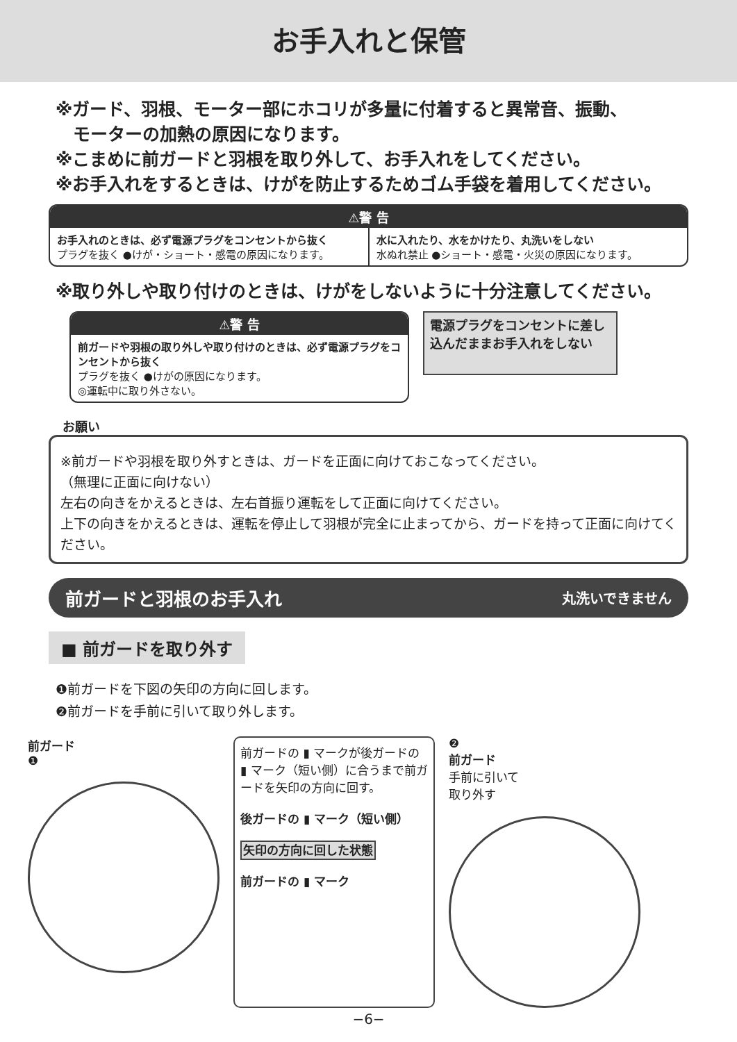お手入れと保管
※ガード、羽根、モーター部にホコリが多量に付着すると異常音、振動、
　モーターの加熱の原因になります。
※こまめに前ガードと羽根を取り外して、お手入れをしてください。
※お手入れをするときは、けがを防止するためゴム手袋を着用してください。
⚠警 告
お手入れのときは、必ず電源プラグをコンセントから抜く
プラグを抜く ●けが・ショート・感電の原因になります。
水に入れたり、水をかけたり、丸洗いをしない
水ぬれ禁止 ●ショート・感電・火災の原因になります。
※取り外しや取り付けのときは、けがをしないように十分注意してください。
⚠警 告
前ガードや羽根の取り外しや取り付けのときは、必ず電源プラグをコンセントから抜く
プラグを抜く ●けがの原因になります。
◎運転中に取り外さない。
電源プラグをコンセントに差し込んだままお手入れをしない
お願い
※前ガードや羽根を取り外すときは、ガードを正面に向けておこなってください。
（無理に正面に向けない）
左右の向きをかえるときは、左右首振り運転をして正面に向けてください。
上下の向きをかえるときは、運転を停止して羽根が完全に止まってから、ガードを持って正面に向けてください。
前ガードと羽根のお手入れ 丸洗いできません
■ 前ガードを取り外す
❶前ガードを下図の矢印の方向に回します。
❷前ガードを手前に引いて取り外します。
前ガード
❶
前ガードの ▮ マークが後ガードの ▮ マーク（短い側）に合うまで前ガードを矢印の方向に回す。
後ガードの ▮ マーク（短い側）
矢印の方向に回した状態
前ガードの ▮ マーク
❷
前ガード
手前に引いて
取り外す
−6−